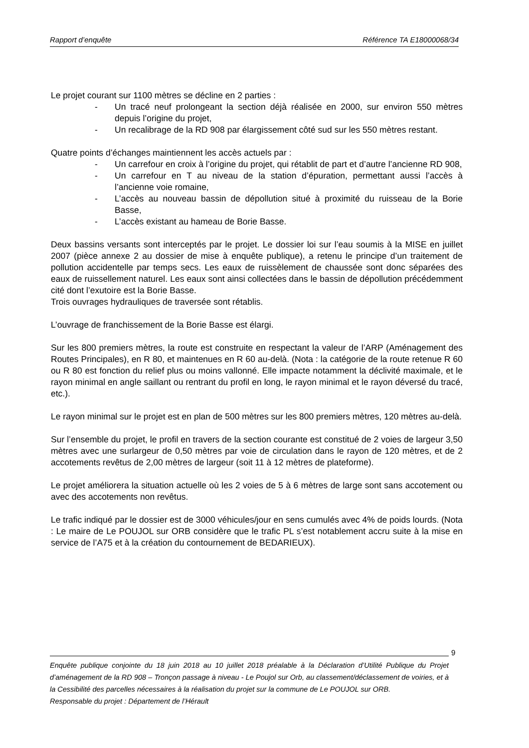Rapport d’enquête Référence TA E18000068/34
Le projet courant sur 1100 mètres se décline en 2 parties :
- Un tracé neuf prolongeant la section déjà réalisée en 2000, sur environ 550 mètres depuis l’origine du projet,
- Un recalibrage de la RD 908 par élargissement côté sud sur les 550 mètres restant.
Quatre points d’échanges maintiennent les accès actuels par :
- Un carrefour en croix à l’origine du projet, qui rétablit de part et d’autre l’ancienne RD 908,
- Un carrefour en T au niveau de la station d’épuration, permettant aussi l’accès à l’ancienne voie romaine,
- L’accès au nouveau bassin de dépollution situé à proximité du ruisseau de la Borie Basse,
- L’accès existant au hameau de Borie Basse.
Deux bassins versants sont interceptés par le projet. Le dossier loi sur l’eau soumis à la MISE en juillet 2007 (pièce annexe 2 au dossier de mise à enquête publique), a retenu le principe d’un traitement de pollution accidentelle par temps secs. Les eaux de ruissèlement de chaussée sont donc séparées des eaux de ruissellement naturel. Les eaux sont ainsi collectées dans le bassin de dépollution précédemment cité dont l’exutoire est la Borie Basse.
Trois ouvrages hydrauliques de traversée sont rétablis.
L’ouvrage de franchissement de la Borie Basse est élargi.
Sur les 800 premiers mètres, la route est construite en respectant la valeur de l’ARP (Aménagement des Routes Principales), en R 80, et maintenues en R 60 au-delà. (Nota : la catégorie de la route retenue R 60 ou R 80 est fonction du relief plus ou moins vallonné. Elle impacte notamment la déclivité maximale, et le rayon minimal en angle saillant ou rentrant du profil en long, le rayon minimal et le rayon déversé du tracé, etc.).
Le rayon minimal sur le projet est en plan de 500 mètres sur les 800 premiers mètres, 120 mètres au-delà.
Sur l’ensemble du projet, le profil en travers de la section courante est constitué de 2 voies de largeur 3,50 mètres avec une surlargeur de 0,50 mètres par voie de circulation dans le rayon de 120 mètres, et de 2 accotements revêtus de 2,00 mètres de largeur (soit 11 à 12 mètres de plateforme).
Le projet améliorera la situation actuelle où les 2 voies de 5 à 6 mètres de large sont sans accotement ou avec des accotements non revêtus.
Le trafic indiqué par le dossier est de 3000 véhicules/jour en sens cumulés avec 4% de poids lourds. (Nota : Le maire de Le POUJOL sur ORB considère que le trafic PL s’est notablement accru suite à la mise en service de l’A75 et à la création du contournement de BEDARIEUX).
9
Enquête publique conjointe du 18 juin 2018 au 10 juillet 2018 préalable à la Déclaration d’Utilité Publique du Projet d’aménagement de la RD 908 – Tronçon passage à niveau - Le Poujol sur Orb, au classement/déclassement de voiries, et à la Cessibilité des parcelles nécessaires à la réalisation du projet sur la commune de Le POUJOL sur ORB.
Responsable du projet : Département de l’Hérault